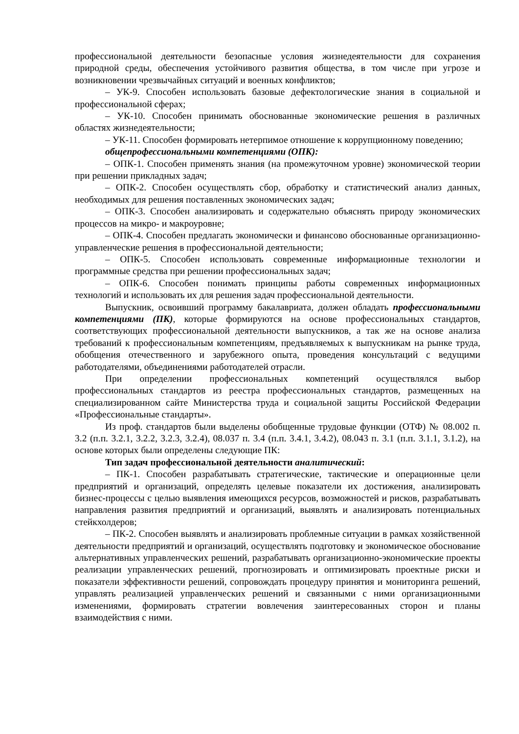профессиональной деятельности безопасные условия жизнедеятельности для сохранения природной среды, обеспечения устойчивого развития общества, в том числе при угрозе и возникновении чрезвычайных ситуаций и военных конфликтов;
– УК-9. Способен использовать базовые дефектологические знания в социальной и профессиональной сферах;
– УК-10. Способен принимать обоснованные экономические решения в различных областях жизнедеятельности;
– УК-11. Способен формировать нетерпимое отношение к коррупционному поведению;
общепрофессиональными компетенциями (ОПК):
– ОПК-1. Способен применять знания (на промежуточном уровне) экономической теории при решении прикладных задач;
– ОПК-2. Способен осуществлять сбор, обработку и статистический анализ данных, необходимых для решения поставленных экономических задач;
– ОПК-3. Способен анализировать и содержательно объяснять природу экономических процессов на микро- и макроуровне;
– ОПК-4. Способен предлагать экономически и финансово обоснованные организационно-управленческие решения в профессиональной деятельности;
– ОПК-5. Способен использовать современные информационные технологии и программные средства при решении профессиональных задач;
– ОПК-6. Способен понимать принципы работы современных информационных технологий и использовать их для решения задач профессиональной деятельности.
Выпускник, освоивший программу бакалавриата, должен обладать профессиональными компетенциями (ПК), которые формируются на основе профессиональных стандартов, соответствующих профессиональной деятельности выпускников, а так же на основе анализа требований к профессиональным компетенциям, предъявляемых к выпускникам на рынке труда, обобщения отечественного и зарубежного опыта, проведения консультаций с ведущими работодателями, объединениями работодателей отрасли.
При определении профессиональных компетенций осуществлялся выбор профессиональных стандартов из реестра профессиональных стандартов, размещенных на специализированном сайте Министерства труда и социальной защиты Российской Федерации «Профессиональные стандарты».
Из проф. стандартов были выделены обобщенные трудовые функции (ОТФ) № 08.002 п. 3.2 (п.п. 3.2.1, 3.2.2, 3.2.3, 3.2.4), 08.037 п. 3.4 (п.п. 3.4.1, 3.4.2), 08.043 п. 3.1 (п.п. 3.1.1, 3.1.2), на основе которых были определены следующие ПК:
Тип задач профессиональной деятельности аналитический:
– ПК-1. Способен разрабатывать стратегические, тактические и операционные цели предприятий и организаций, определять целевые показатели их достижения, анализировать бизнес-процессы с целью выявления имеющихся ресурсов, возможностей и рисков, разрабатывать направления развития предприятий и организаций, выявлять и анализировать потенциальных стейкхолдеров;
– ПК-2. Способен выявлять и анализировать проблемные ситуации в рамках хозяйственной деятельности предприятий и организаций, осуществлять подготовку и экономическое обоснование альтернативных управленческих решений, разрабатывать организационно-экономические проекты реализации управленческих решений, прогнозировать и оптимизировать проектные риски и показатели эффективности решений, сопровождать процедуру принятия и мониторинга решений, управлять реализацией управленческих решений и связанными с ними организационными изменениями, формировать стратегии вовлечения заинтересованных сторон и планы взаимодействия с ними.